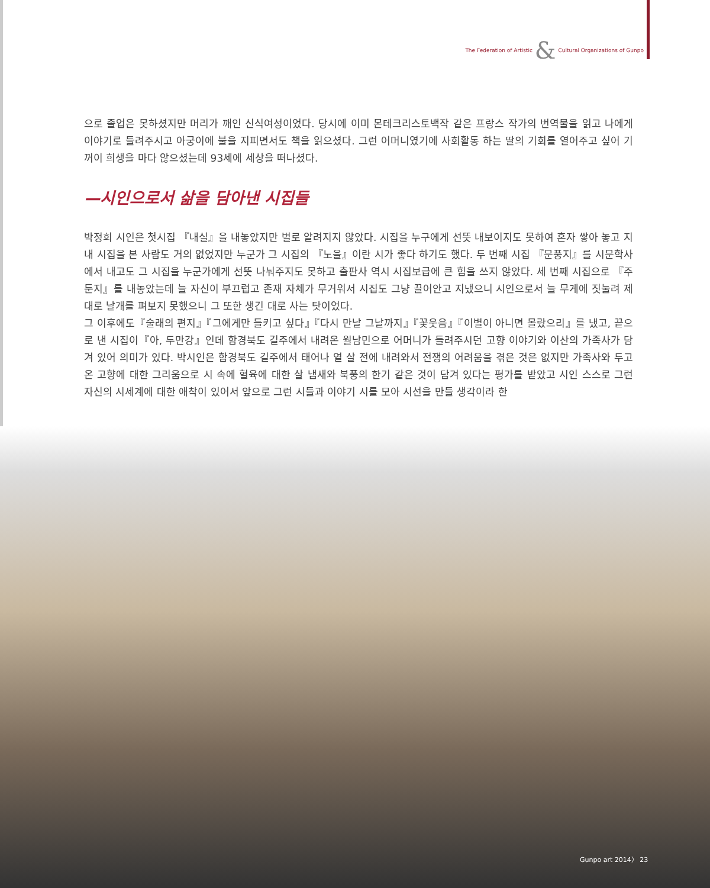The Federation of Artistic & Cultural Organizations of Gunpo
으로 졸업은 못하셨지만 머리가 깨인 신식여성이었다. 당시에 이미 몬테크리스토백작 같은 프랑스 작가의 번역물을 읽고 나에게 이야기로 들려주시고 아궁이에 불을 지피면서도 책을 읽으셨다. 그런 어머니였기에 사회활동 하는 딸의 기회를 열어주고 싶어 기꺼이 희생을 마다 않으셨는데 93세에 세상을 떠나셨다.
—시인으로서 삶을 담아낸 시집들
박정희 시인은 첫시집 『내실』을 내놓았지만 별로 알려지지 않았다. 시집을 누구에게 선뜻 내보이지도 못하여 혼자 쌓아 놓고 지내 시집을 본 사람도 거의 없었지만 누군가 그 시집의 『노을』이란 시가 좋다 하기도 했다. 두 번째 시집 『문풍지』를 시문학사에서 내고도 그 시집을 누군가에게 선뜻 나눠주지도 못하고 출판사 역시 시집보급에 큰 힘을 쓰지 않았다. 세 번째 시집으로 『주둔지』를 내놓았는데 늘 자신이 부끄럽고 존재 자체가 무거워서 시집도 그냥 끌어안고 지냈으니 시인으로서 늘 무게에 짓눌려 제대로 날개를 펴보지 못했으니 그 또한 생긴 대로 사는 탓이었다.
그 이후에도『술래의 편지』『그에게만 들키고 싶다』『다시 만날 그날까지』『꽃웃음』『이별이 아니면 몰랐으리』를 냈고, 끝으로 낸 시집이『아, 두만강』인데 함경북도 길주에서 내려온 월남민으로 어머니가 들려주시던 고향 이야기와 이산의 가족사가 담겨 있어 의미가 있다. 박시인은 함경북도 길주에서 태어나 열 살 전에 내려와서 전쟁의 어려움을 겪은 것은 없지만 가족사와 두고 온 고향에 대한 그리움으로 시 속에 혈육에 대한 살 냄새와 북풍의 한기 같은 것이 담겨 있다는 평가를 받았고 시인 스스로 그런 자신의 시세계에 대한 애착이 있어서 앞으로 그런 시들과 이야기 시를 모아 시선을 만들 생각이라 한
Gunpo art 2014〉 23